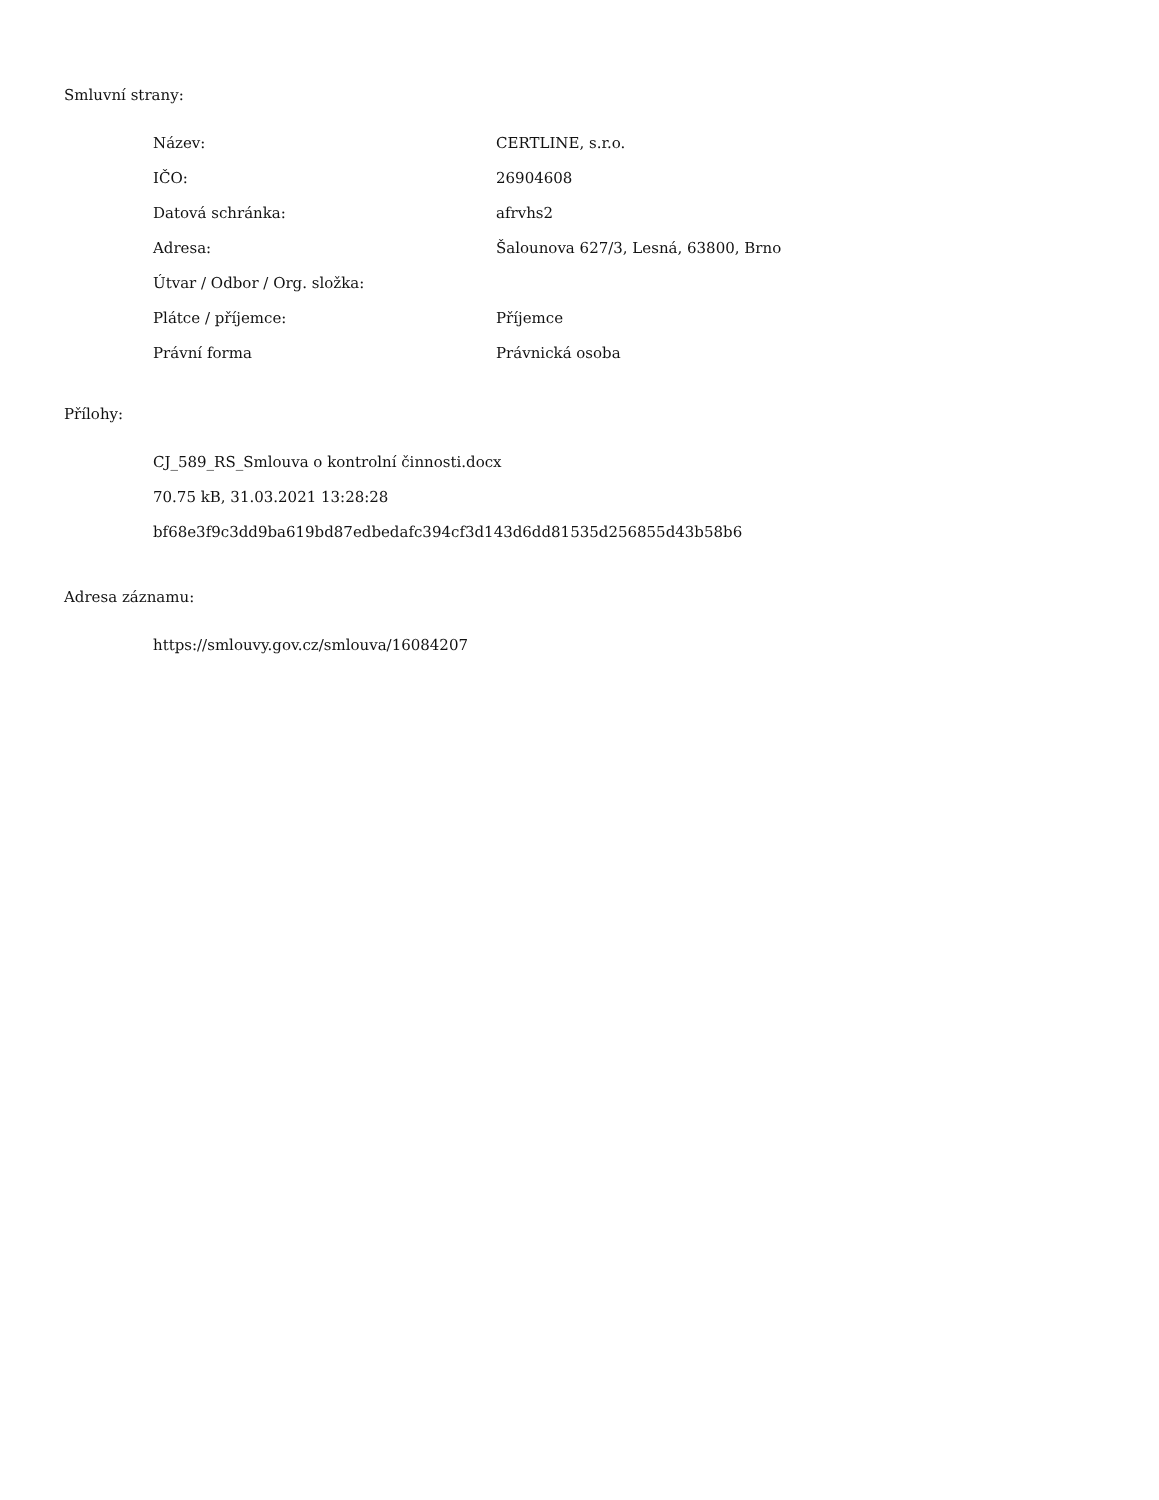Smluvní strany:
| Název: | CERTLINE, s.r.o. |
| IČO: | 26904608 |
| Datová schránka: | afrvhs2 |
| Adresa: | Šalounova 627/3, Lesná, 63800, Brno |
| Útvar / Odbor / Org. složka: | |
| Plátce / příjemce: | Příjemce |
| Právní forma | Právnická osoba |
Přílohy:
CJ_589_RS_Smlouva o kontrolní činnosti.docx
70.75 kB, 31.03.2021 13:28:28
bf68e3f9c3dd9ba619bd87edbedafc394cf3d143d6dd81535d256855d43b58b6
Adresa záznamu:
https://smlouvy.gov.cz/smlouva/16084207